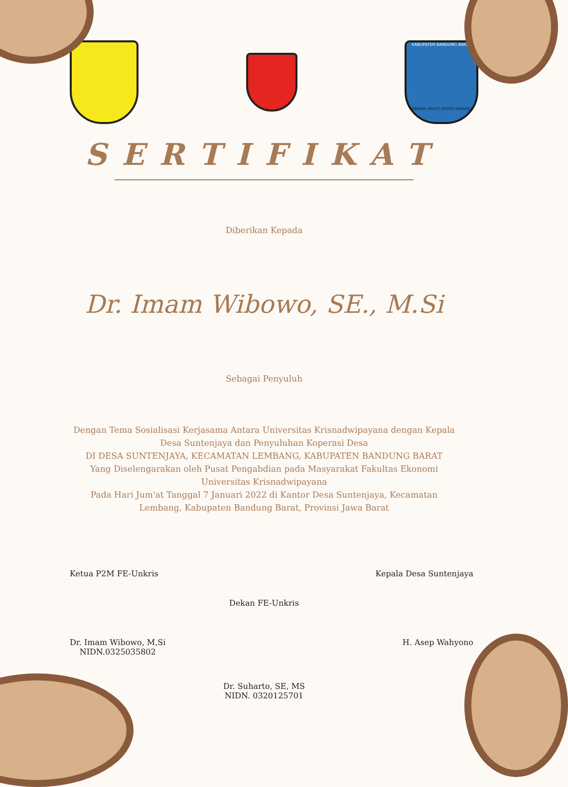KABUPATEN BANDUNG BARAT
WIBAWA MUKTI KERTA RAHARJA
SERTIFIKAT
Diberikan Kepada
Dr. Imam Wibowo, SE., M.Si
Sebagai Penyuluh
Dengan Tema Sosialisasi Kerjasama Antara Universitas Krisnadwipayana dengan Kepala
Desa Suntenjaya dan Penyuluhan Koperasi Desa
DI DESA SUNTENJAYA, KECAMATAN LEMBANG, KABUPATEN BANDUNG BARAT
Yang Diselengarakan oleh Pusat Pengabdian pada Masyarakat Fakultas Ekonomi
Universitas Krisnadwipayana
Pada Hari Jum'at Tanggal 7 Januari 2022 di Kantor Desa Suntenjaya, Kecamatan
Lembang, Kabupaten Bandung Barat, Provinsi Jawa Barat
Ketua P2M FE-Unkris Kepala Desa Suntenjaya
Dekan FE-Unkris
Dr. Imam Wibowo, M,Si
NIDN.0325035802
H. Asep Wahyono
Dr. Suharto, SE, MS
NIDN. 0320125701